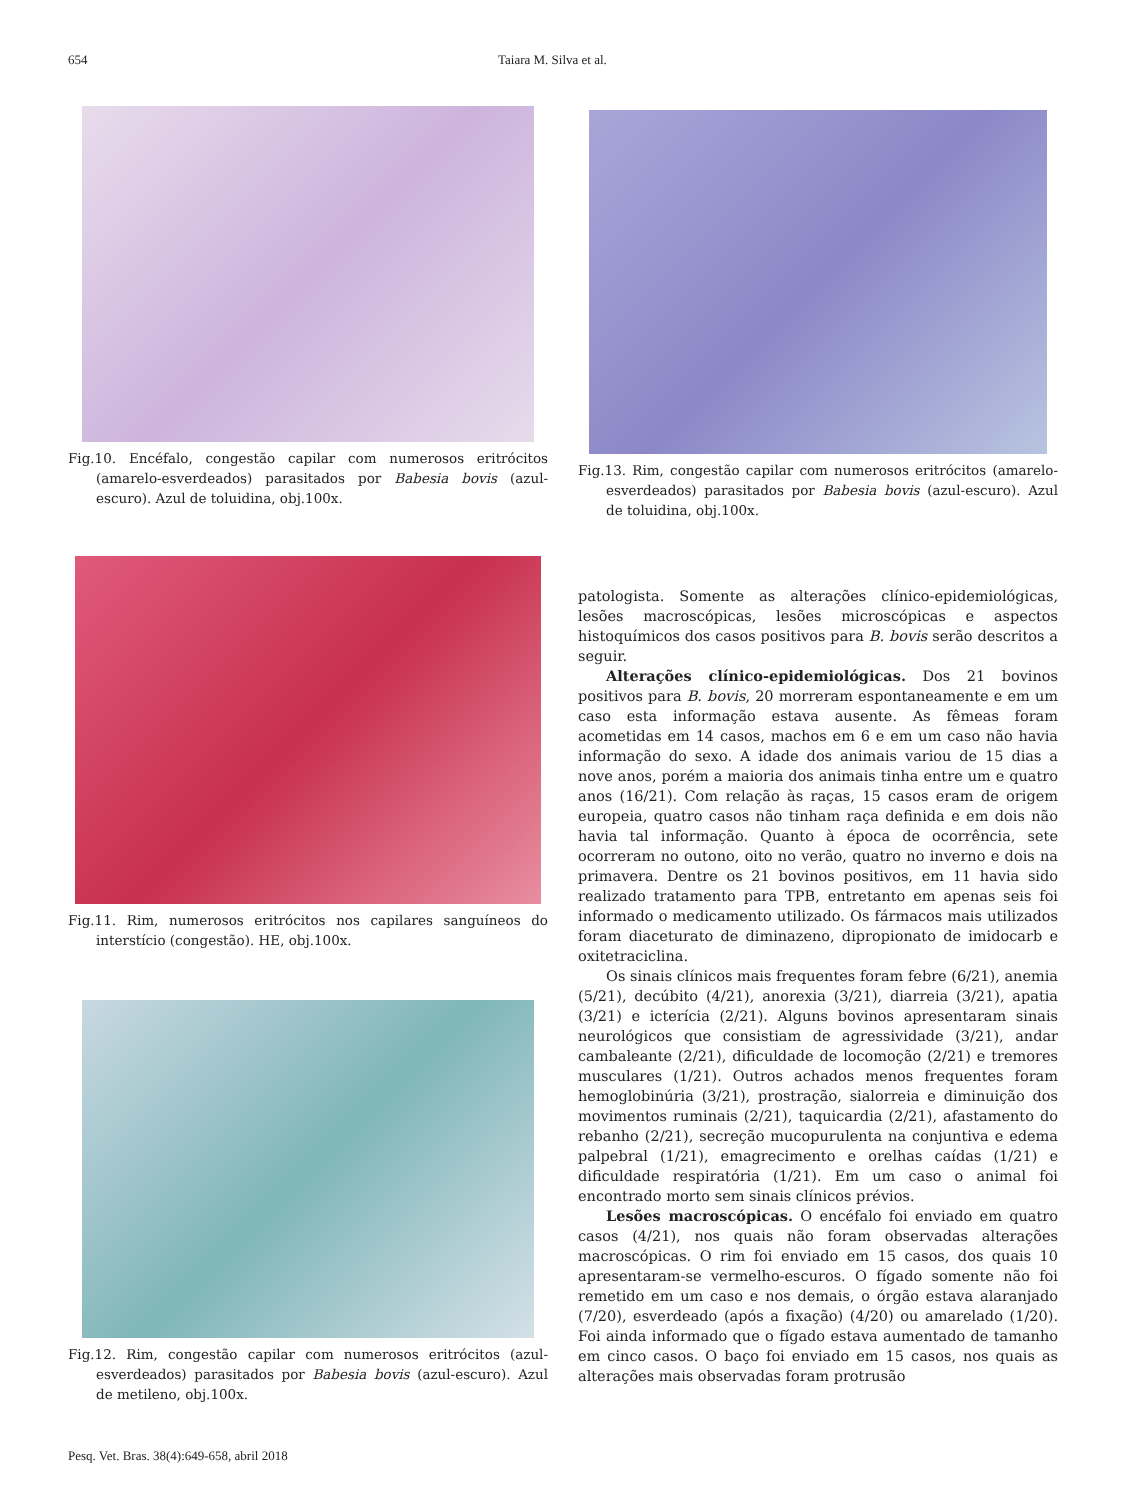654 Taiara M. Silva et al.
Fig.10. Encéfalo, congestão capilar com numerosos eritrócitos (amarelo-esverdeados) parasitados por Babesia bovis (azul-escuro). Azul de toluidina, obj.100x.
Fig.11. Rim, numerosos eritrócitos nos capilares sanguíneos do interstício (congestão). HE, obj.100x.
Fig.12. Rim, congestão capilar com numerosos eritrócitos (azul-esverdeados) parasitados por Babesia bovis (azul-escuro). Azul de metileno, obj.100x.
Fig.13. Rim, congestão capilar com numerosos eritrócitos (amarelo-esverdeados) parasitados por Babesia bovis (azul-escuro). Azul de toluidina, obj.100x.
patologista. Somente as alterações clínico-epidemiológicas, lesões macroscópicas, lesões microscópicas e aspectos histoquímicos dos casos positivos para B. bovis serão descritos a seguir.
Alterações clínico-epidemiológicas. Dos 21 bovinos positivos para B. bovis, 20 morreram espontaneamente e em um caso esta informação estava ausente. As fêmeas foram acometidas em 14 casos, machos em 6 e em um caso não havia informação do sexo. A idade dos animais variou de 15 dias a nove anos, porém a maioria dos animais tinha entre um e quatro anos (16/21). Com relação às raças, 15 casos eram de origem europeia, quatro casos não tinham raça definida e em dois não havia tal informação. Quanto à época de ocorrência, sete ocorreram no outono, oito no verão, quatro no inverno e dois na primavera. Dentre os 21 bovinos positivos, em 11 havia sido realizado tratamento para TPB, entretanto em apenas seis foi informado o medicamento utilizado. Os fármacos mais utilizados foram diaceturato de diminazeno, dipropionato de imidocarb e oxitetraciclina.
Os sinais clínicos mais frequentes foram febre (6/21), anemia (5/21), decúbito (4/21), anorexia (3/21), diarreia (3/21), apatia (3/21) e icterícia (2/21). Alguns bovinos apresentaram sinais neurológicos que consistiam de agressividade (3/21), andar cambaleante (2/21), dificuldade de locomoção (2/21) e tremores musculares (1/21). Outros achados menos frequentes foram hemoglobinúria (3/21), prostração, sialorreia e diminuição dos movimentos ruminais (2/21), taquicardia (2/21), afastamento do rebanho (2/21), secreção mucopurulenta na conjuntiva e edema palpebral (1/21), emagrecimento e orelhas caídas (1/21) e dificuldade respiratória (1/21). Em um caso o animal foi encontrado morto sem sinais clínicos prévios.
Lesões macroscópicas. O encéfalo foi enviado em quatro casos (4/21), nos quais não foram observadas alterações macroscópicas. O rim foi enviado em 15 casos, dos quais 10 apresentaram-se vermelho-escuros. O fígado somente não foi remetido em um caso e nos demais, o órgão estava alaranjado (7/20), esverdeado (após a fixação) (4/20) ou amarelado (1/20). Foi ainda informado que o fígado estava aumentado de tamanho em cinco casos. O baço foi enviado em 15 casos, nos quais as alterações mais observadas foram protrusão
Pesq. Vet. Bras. 38(4):649-658, abril 2018